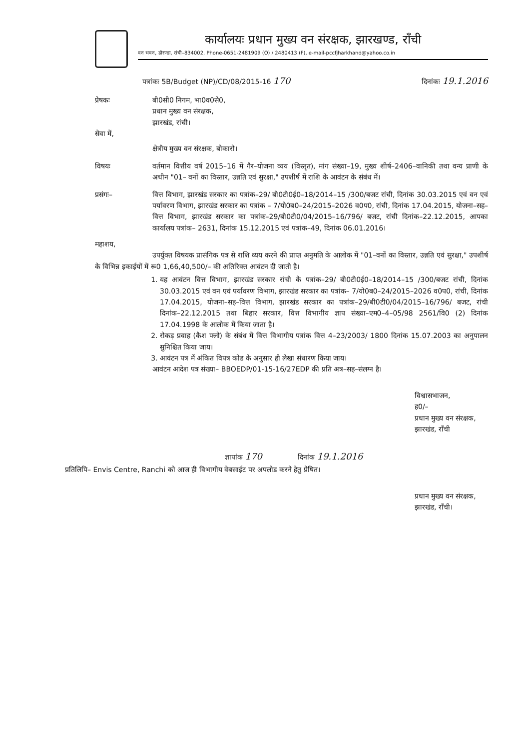कार्यालयः प्रधान मुख्य वन संरक्षक, झारखण्ड, राँची
वन भवन, डोरण्डा, रांची–834002, Phone-0651-2481909 (O) / 2480413 (F), e-mail-pccfjharkhand@yahoo.co.in
पत्रांकः 5B/Budget (NP)/CD/08/2015-16 170 दिनांकः 19.1.2016
प्रेषकः बी0सी0 निगम, भा0व0से0,
प्रधान मुख्य वन संरक्षक,
झारखंड, रांची।
सेवा में,
क्षेत्रीय मुख्य वन संरक्षक, बोकारो।
विषयः वर्तमान वित्तीय वर्ष 2015–16 में गैर–योजना व्यय (विस्तृत), मांग संख्या–19, मुख्य शीर्ष–2406–वानिकी तथा वन्य प्राणी के अधीन "01– वनों का विस्तार, उन्नति एवं सुरक्षा," उपशीर्ष में राशि के आवंटन के संबंध में।
प्रसंगः– वित्त विभाग, झारखंड सरकार का पत्रांक–29/ बी0टी0ई0–18/2014–15 /300/बजट रांची, दिनांक 30.03.2015 एवं वन एवं पर्यावरण विभाग, झारखंड सरकार का पत्रांक – 7/यो0ब0–24/2015–2026 व0प0, रांची, दिनांक 17.04.2015, योजना–सह–वित्त विभाग, झारखंड सरकार का पत्रांक–29/बी0टी0/04/2015–16/796/ बजट, रांची दिनांक–22.12.2015, आपका कार्यालय पत्रांक– 2631, दिनांक 15.12.2015 एवं पत्रांक–49, दिनांक 06.01.2016।
महाशय,
उपर्युक्त विषयक प्रासंगिक पत्र से राशि व्यय करने की प्राप्त अनुमति के आलोक में "01–वनों का विस्तार, उन्नति एवं सुरक्षा," उपशीर्ष के विभिन्न इकाईयों में रू0 1,66,40,500/– की अतिरिक्त आवंटन दी जाती है।
1. यह आवंटन वित्त विभाग, झारखंड सरकार रांची के पत्रांक–29/ बी0टी0ई0–18/2014–15 /300/बजट रांची, दिनांक 30.03.2015 एवं वन एवं पर्यावरण विभाग, झारखंड सरकार का पत्रांक– 7/यो0ब0–24/2015–2026 व0प0, रांची, दिनांक 17.04.2015, योजना–सह–वित्त विभाग, झारखंड सरकार का पत्रांक–29/बी0टी0/04/2015–16/796/ बजट, रांची दिनांक–22.12.2015 तथा बिहार सरकार, वित्त विभागीय ज्ञाप संख्या–एम0–4–05/98 2561/वि0 (2) दिनांक 17.04.1998 के आलोक में किया जाता है।
2. रोकड़ प्रवाह (कैश फ्लो) के संबंध में वित्त विभागीय पत्रांक वित्त 4–23/2003/ 1800 दिनांक 15.07.2003 का अनुपालन सुनिश्चित किया जाय।
3. आवंटन पत्र में अंकित विपत्र कोड के अनुसार ही लेखा संधारण किया जाय।
आवंटन आदेश पत्र संख्या– BBOEDP/01-15-16/27EDP की प्रति अत्र–सह–संलग्न है।
विश्वासभाजन,
ह0/–
प्रधान मुख्य वन संरक्षक,
झारखंड, राँची
ज्ञापांक 170 दिनांक 19.1.2016
प्रतिलिपि– Envis Centre, Ranchi को आज ही विभागीय वेबसाईट पर अपलोड करने हेतु प्रेषित।
प्रधान मुख्य वन संरक्षक,
झारखंड, राँची।